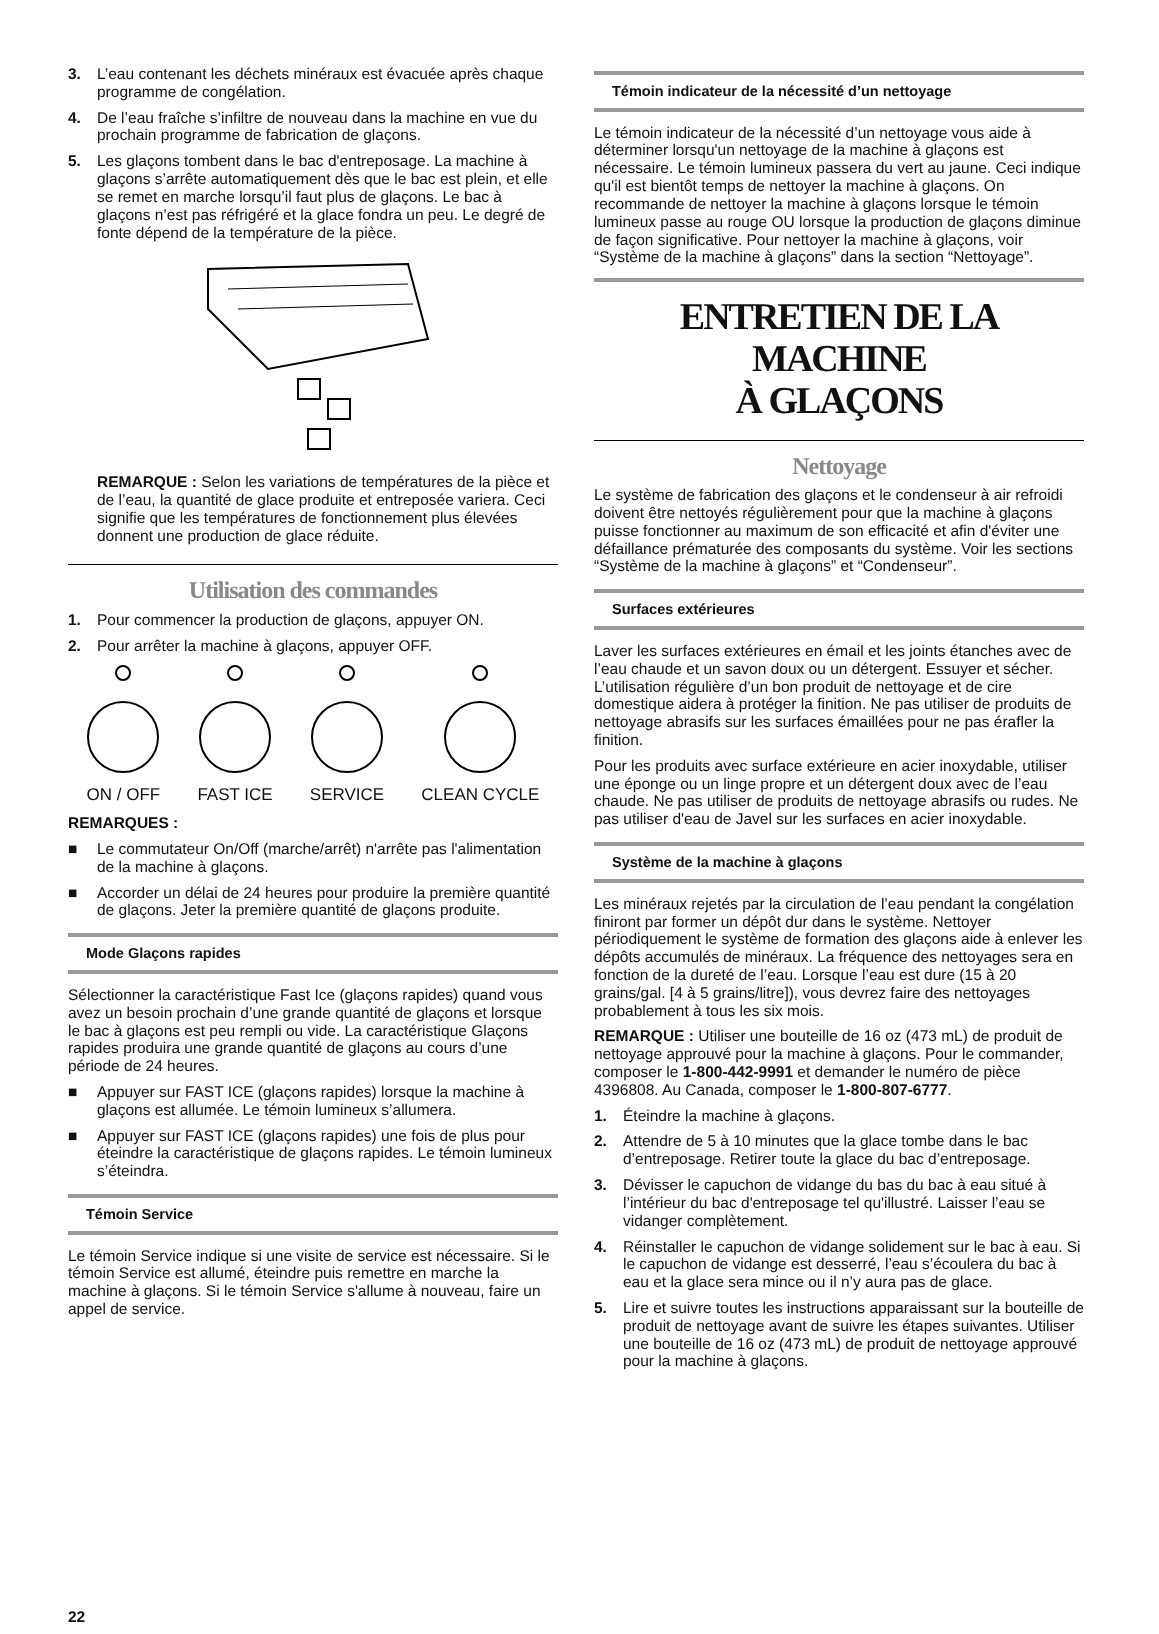3. L’eau contenant les déchets minéraux est évacuée après chaque programme de congélation.
4. De l’eau fraîche s’infiltre de nouveau dans la machine en vue du prochain programme de fabrication de glaçons.
5. Les glaçons tombent dans le bac d'entreposage. La machine à glaçons s’arrête automatiquement dès que le bac est plein, et elle se remet en marche lorsqu’il faut plus de glaçons. Le bac à glaçons n’est pas réfrigéré et la glace fondra un peu. Le degré de fonte dépend de la température de la pièce.
REMARQUE : Selon les variations de températures de la pièce et de l’eau, la quantité de glace produite et entreposée variera. Ceci signifie que les températures de fonctionnement plus élevées donnent une production de glace réduite.
Utilisation des commandes
1. Pour commencer la production de glaçons, appuyer ON.
2. Pour arrêter la machine à glaçons, appuyer OFF.
ON / OFF FAST ICE SERVICE CLEAN CYCLE
REMARQUES :
■ Le commutateur On/Off (marche/arrêt) n'arrête pas l'alimentation de la machine à glaçons.
■ Accorder un délai de 24 heures pour produire la première quantité de glaçons. Jeter la première quantité de glaçons produite.
Mode Glaçons rapides
Sélectionner la caractéristique Fast Ice (glaçons rapides) quand vous avez un besoin prochain d’une grande quantité de glaçons et lorsque le bac à glaçons est peu rempli ou vide. La caractéristique Glaçons rapides produira une grande quantité de glaçons au cours d’une période de 24 heures.
■ Appuyer sur FAST ICE (glaçons rapides) lorsque la machine à glaçons est allumée. Le témoin lumineux s’allumera.
■ Appuyer sur FAST ICE (glaçons rapides) une fois de plus pour éteindre la caractéristique de glaçons rapides. Le témoin lumineux s’éteindra.
Témoin Service
Le témoin Service indique si une visite de service est nécessaire. Si le témoin Service est allumé, éteindre puis remettre en marche la machine à glaçons. Si le témoin Service s'allume à nouveau, faire un appel de service.
22
Témoin indicateur de la nécessité d’un nettoyage
Le témoin indicateur de la nécessité d’un nettoyage vous aide à déterminer lorsqu'un nettoyage de la machine à glaçons est nécessaire. Le témoin lumineux passera du vert au jaune. Ceci indique qu'il est bientôt temps de nettoyer la machine à glaçons. On recommande de nettoyer la machine à glaçons lorsque le témoin lumineux passe au rouge OU lorsque la production de glaçons diminue de façon significative. Pour nettoyer la machine à glaçons, voir “Système de la machine à glaçons” dans la section “Nettoyage”.
ENTRETIEN DE LA MACHINE
À GLAÇONS
Nettoyage
Le système de fabrication des glaçons et le condenseur à air refroidi doivent être nettoyés régulièrement pour que la machine à glaçons puisse fonctionner au maximum de son efficacité et afin d'éviter une défaillance prématurée des composants du système. Voir les sections “Système de la machine à glaçons” et “Condenseur”.
Surfaces extérieures
Laver les surfaces extérieures en émail et les joints étanches avec de l’eau chaude et un savon doux ou un détergent. Essuyer et sécher. L’utilisation régulière d’un bon produit de nettoyage et de cire domestique aidera à protéger la finition. Ne pas utiliser de produits de nettoyage abrasifs sur les surfaces émaillées pour ne pas érafler la finition.
Pour les produits avec surface extérieure en acier inoxydable, utiliser une éponge ou un linge propre et un détergent doux avec de l’eau chaude. Ne pas utiliser de produits de nettoyage abrasifs ou rudes. Ne pas utiliser d'eau de Javel sur les surfaces en acier inoxydable.
Système de la machine à glaçons
Les minéraux rejetés par la circulation de l’eau pendant la congélation finiront par former un dépôt dur dans le système. Nettoyer périodiquement le système de formation des glaçons aide à enlever les dépôts accumulés de minéraux. La fréquence des nettoyages sera en fonction de la dureté de l’eau. Lorsque l’eau est dure (15 à 20 grains/gal. [4 à 5 grains/litre]), vous devrez faire des nettoyages probablement à tous les six mois.
REMARQUE : Utiliser une bouteille de 16 oz (473 mL) de produit de nettoyage approuvé pour la machine à glaçons. Pour le commander, composer le 1-800-442-9991 et demander le numéro de pièce 4396808. Au Canada, composer le 1-800-807-6777.
1. Éteindre la machine à glaçons.
2. Attendre de 5 à 10 minutes que la glace tombe dans le bac d’entreposage. Retirer toute la glace du bac d’entreposage.
3. Dévisser le capuchon de vidange du bas du bac à eau situé à l’intérieur du bac d'entreposage tel qu'illustré. Laisser l’eau se vidanger complètement.
4. Réinstaller le capuchon de vidange solidement sur le bac à eau. Si le capuchon de vidange est desserré, l’eau s’écoulera du bac à eau et la glace sera mince ou il n’y aura pas de glace.
5. Lire et suivre toutes les instructions apparaissant sur la bouteille de produit de nettoyage avant de suivre les étapes suivantes. Utiliser une bouteille de 16 oz (473 mL) de produit de nettoyage approuvé pour la machine à glaçons.